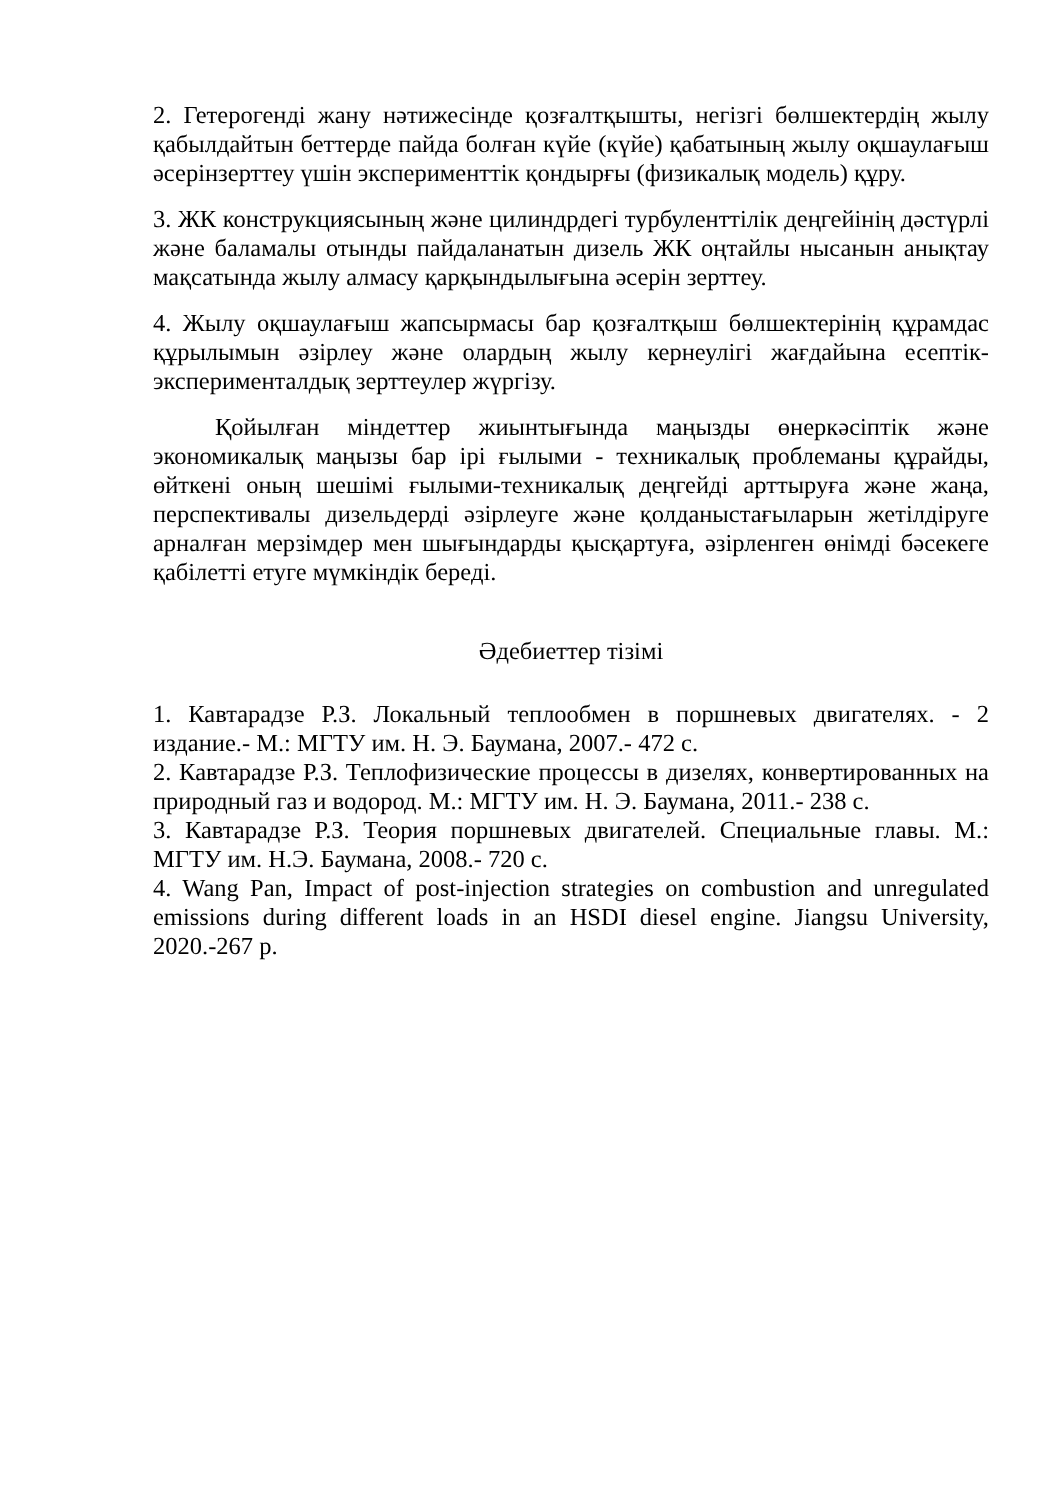2. Гетерогенді жану нәтижесінде қозғалтқышты, негізгі бөлшектердің жылу қабылдайтын беттерде пайда болған күйе (күйе) қабатының жылу оқшаулағыш әсерінзерттеу үшін эксперименттік қондырғы (физикалық модель) құру.
3. ЖК конструкциясының және цилиндрдегі турбуленттілік деңгейінің дәстүрлі және баламалы отынды пайдаланатын дизель ЖК оңтайлы нысанын анықтау мақсатында жылу алмасу қарқындылығына әсерін зерттеу.
4. Жылу оқшаулағыш жапсырмасы бар қозғалтқыш бөлшектерінің құрамдас құрылымын әзірлеу және олардың жылу кернеулігі жағдайына есептік-эксперименталдық зерттеулер жүргізу.
Қойылған міндеттер жиынтығында маңызды өнеркәсіптік және экономикалық маңызы бар ірі ғылыми - техникалық проблеманы құрайды, өйткені оның шешімі ғылыми-техникалық деңгейді арттыруға және жаңа, перспективалы дизельдерді әзірлеуге және қолданыстағыларын жетілдіруге арналған мерзімдер мен шығындарды қысқартуға, әзірленген өнімді бәсекеге қабілетті етуге мүмкіндік береді.
Әдебиеттер тізімі
1. Кавтарадзе Р.З. Локальный теплообмен в поршневых двигателях. - 2 издание.- М.: МГТУ им. Н. Э. Баумана, 2007.- 472 с.
2. Кавтарадзе Р.З. Теплофизические процессы в дизелях, конвертированных на природный газ и водород. М.: МГТУ им. Н. Э. Баумана, 2011.- 238 с.
3. Кавтарадзе Р.З. Теория поршневых двигателей. Специальные главы. М.: МГТУ им. Н.Э. Баумана, 2008.- 720 с.
4. Wang Pan, Impact of post-injection strategies on combustion and unregulated emissions during different loads in an HSDI diesel engine. Jiangsu University, 2020.-267 p.